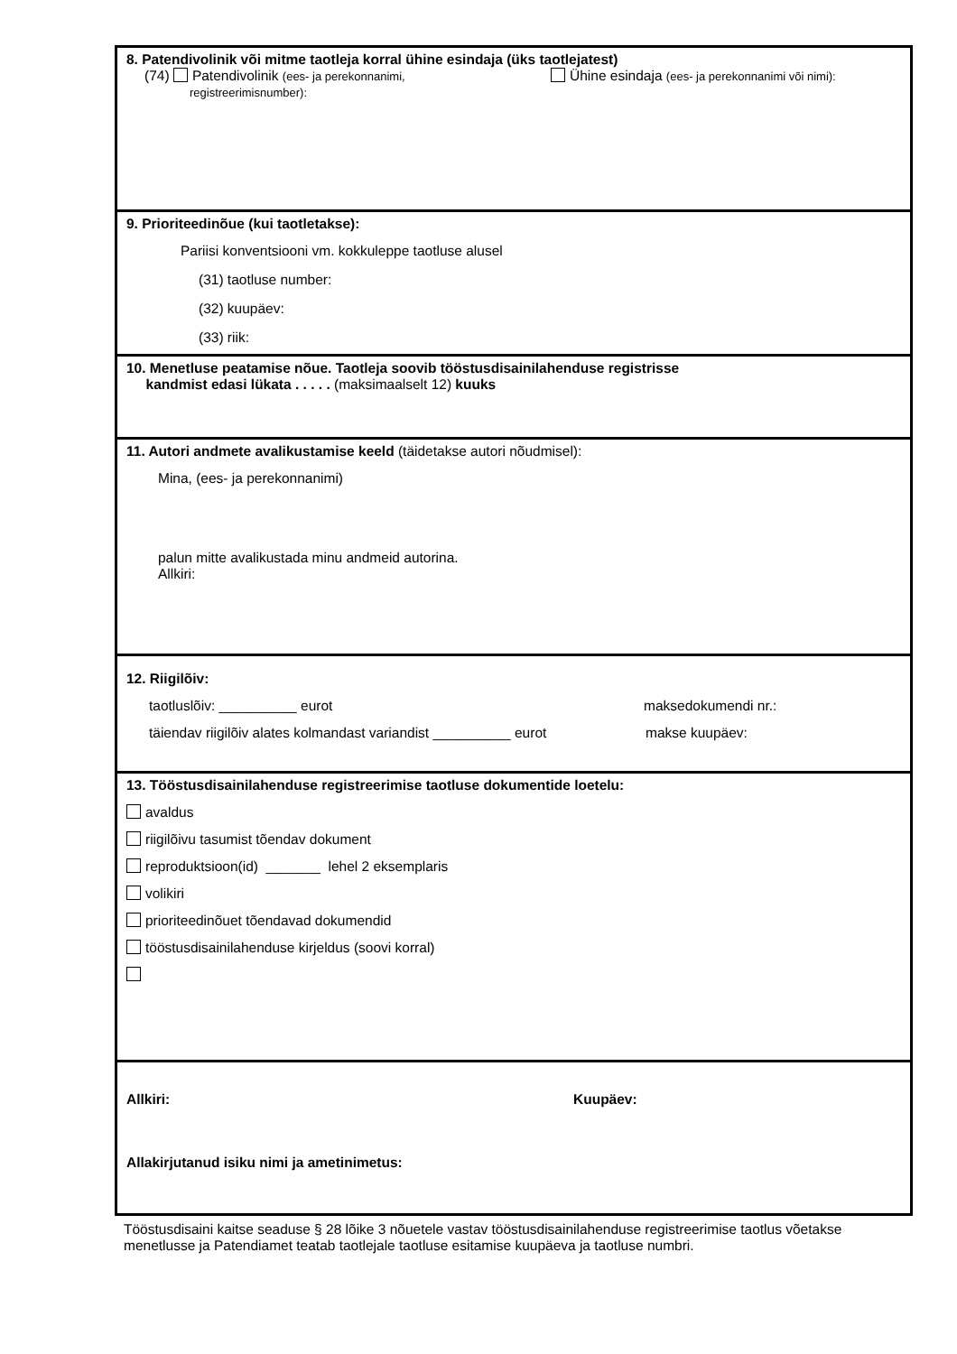8. Patendivolinik või mitme taotleja korral ühine esindaja (üks taotlejatest)
(74) Patendivolinik (ees- ja perekonnanimi,
registreerimisnumber):
Ühine esindaja (ees- ja perekonnanimi või nimi):
9. Prioriteedinõue (kui taotletakse):
Pariisi konventsiooni vm. kokkuleppe taotluse alusel
(31) taotluse number:
(32) kuupäev:
(33) riik:
10. Menetluse peatamise nõue. Taotleja soovib tööstusdisainilahenduse registrisse
kandmist edasi lükata . . . . . (maksimaalselt 12) kuuks
11. Autori andmete avalikustamise keeld (täidetakse autori nõudmisel):
Mina, (ees- ja perekonnanimi)
palun mitte avalikustada minu andmeid autorina.
Allkiri:
12. Riigilõiv:
taotluslõiv: __________ eurot maksedokumendi nr.:
täiendav riigilõiv alates kolmandast variandist __________ eurot
makse kuupäev:
13. Tööstusdisainilahenduse registreerimise taotluse dokumentide loetelu:
avaldus
riigilõivu tasumist tõendav dokument
reproduktsioon(id) _______ lehel 2 eksemplaris
volikiri
prioriteedinõuet tõendavad dokumendid
tööstusdisainilahenduse kirjeldus (soovi korral)
Allkiri: Kuupäev:
Allakirjutanud isiku nimi ja ametinimetus:
Tööstusdisaini kaitse seaduse § 28 lõike 3 nõuetele vastav tööstusdisainilahenduse registreerimise taotlus võetakse menetlusse ja Patendiamet teatab taotlejale taotluse esitamise kuupäeva ja taotluse numbri.